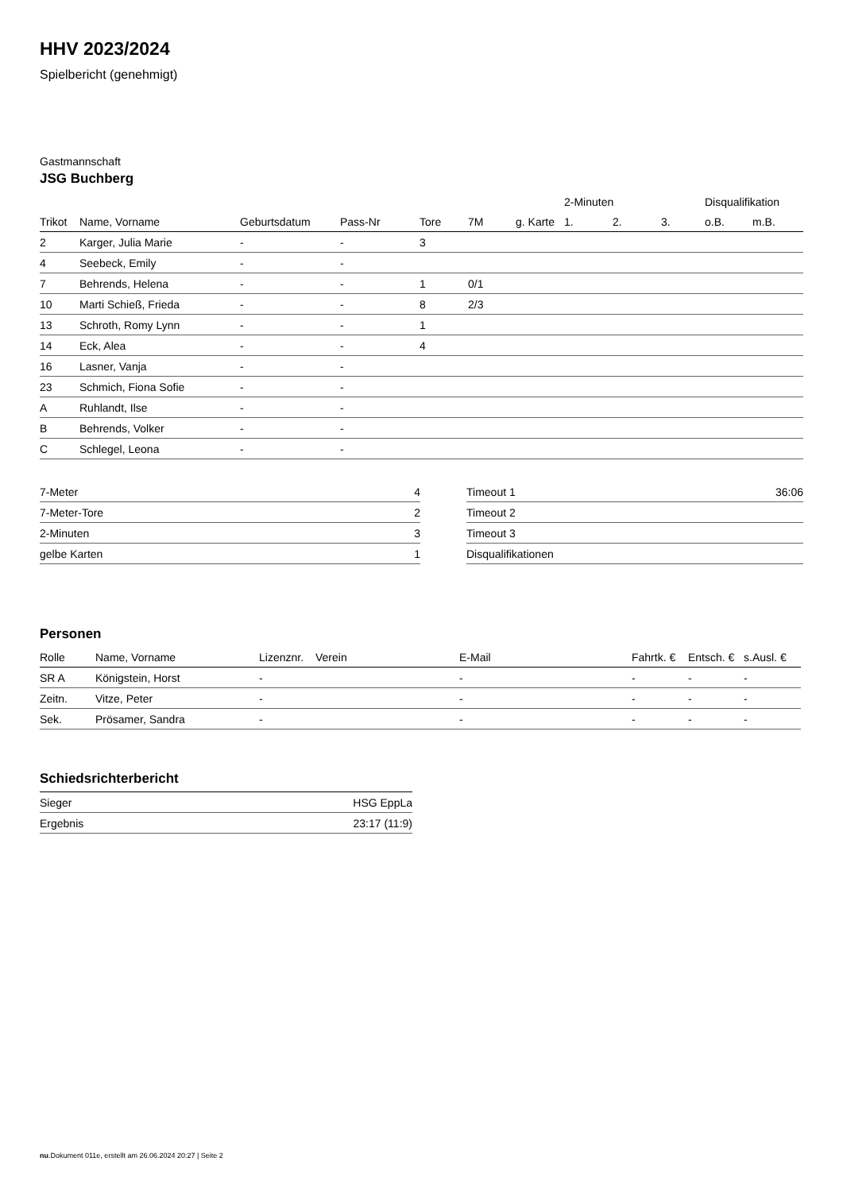HHV 2023/2024
Spielbericht (genehmigt)
Gastmannschaft
JSG Buchberg
| | | | | | | | 2-Minuten | | | Disqualifikation | |
| --- | --- | --- | --- | --- | --- | --- | --- | --- | --- | --- | --- |
| Trikot | Name, Vorname | Geburtsdatum | Pass-Nr | Tore | 7M | g. Karte | 1. | 2. | 3. | o.B. | m.B. |
| 2 | Karger, Julia Marie | - | - | 3 | | | | | | | |
| 4 | Seebeck, Emily | - | - | | | | | | | | |
| 7 | Behrends, Helena | - | - | 1 | 0/1 | | | | | | |
| 10 | Marti Schieß, Frieda | - | - | 8 | 2/3 | | | | | | |
| 13 | Schroth, Romy Lynn | - | - | 1 | | | | | | | |
| 14 | Eck, Alea | - | - | 4 | | | | | | | |
| 16 | Lasner, Vanja | - | - | | | | | | | | |
| 23 | Schmich, Fiona Sofie | - | - | | | | | | | | |
| A | Ruhlandt, Ilse | - | - | | | | | | | | |
| B | Behrends, Volker | - | - | | | | | | | | |
| C | Schlegel, Leona | - | - | | | | | | | | |
| 7-Meter | 4 |
| 7-Meter-Tore | 2 |
| 2-Minuten | 3 |
| gelbe Karten | 1 |
| Timeout 1 | 36:06 |
| Timeout 2 | |
| Timeout 3 | |
| Disqualifikationen | |
Personen
| Rolle | Name, Vorname | Lizenznr. | Verein | E-Mail | Fahrtk. € | Entsch. € | s.Ausl. € |
| --- | --- | --- | --- | --- | --- | --- | --- |
| SR A | Königstein, Horst | - | | - | - | - | - |
| Zeitn. | Vitze, Peter | - | | - | - | - | - |
| Sek. | Prösamer, Sandra | - | | - | - | - | - |
Schiedsrichterbericht
| Sieger | HSG EppLa |
| Ergebnis | 23:17 (11:9) |
nu.Dokument 011e, erstellt am 26.06.2024 20:27 | Seite 2